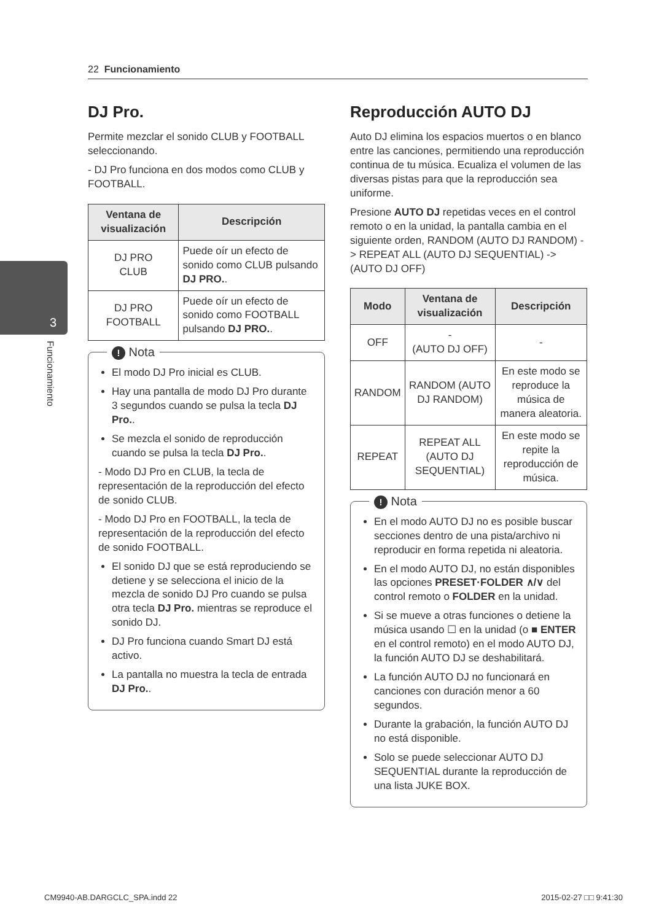22 Funcionamiento
3
Funcionamiento
DJ Pro.
Permite mezclar el sonido CLUB y FOOTBALL seleccionando.
- DJ Pro funciona en dos modos como CLUB y FOOTBALL.
| Ventana de visualización | Descripción |
| --- | --- |
| DJ PRO CLUB | Puede oír un efecto de sonido como CLUB pulsando DJ PRO. . |
| DJ PRO FOOTBALL | Puede oír un efecto de sonido como FOOTBALL pulsando DJ PRO. . |
! Nota
El modo DJ Pro inicial es CLUB.
Hay una pantalla de modo DJ Pro durante 3 segundos cuando se pulsa la tecla DJ Pro..
Se mezcla el sonido de reproducción cuando se pulsa la tecla DJ Pro..
- Modo DJ Pro en CLUB, la tecla de representación de la reproducción del efecto de sonido CLUB.
- Modo DJ Pro en FOOTBALL, la tecla de representación de la reproducción del efecto de sonido FOOTBALL.
El sonido DJ que se está reproduciendo se detiene y se selecciona el inicio de la mezcla de sonido DJ Pro cuando se pulsa otra tecla DJ Pro. mientras se reproduce el sonido DJ.
DJ Pro funciona cuando Smart DJ está activo.
La pantalla no muestra la tecla de entrada DJ Pro..
Reproducción AUTO DJ
Auto DJ elimina los espacios muertos o en blanco entre las canciones, permitiendo una reproducción continua de tu música. Ecualiza el volumen de las diversas pistas para que la reproducción sea uniforme.
Presione AUTO DJ repetidas veces en el control remoto o en la unidad, la pantalla cambia en el siguiente orden, RANDOM (AUTO DJ RANDOM) -> REPEAT ALL (AUTO DJ SEQUENTIAL) -> (AUTO DJ OFF)
| Modo | Ventana de visualización | Descripción |
| --- | --- | --- |
| OFF | - (AUTO DJ OFF) | - |
| RANDOM | RANDOM (AUTO DJ RANDOM) | En este modo se reproduce la música de manera aleatoria. |
| REPEAT | REPEAT ALL (AUTO DJ SEQUENTIAL) | En este modo se repite la reproducción de música. |
! Nota
En el modo AUTO DJ no es posible buscar secciones dentro de una pista/archivo ni reproducir en forma repetida ni aleatoria.
En el modo AUTO DJ, no están disponibles las opciones PRESET·FOLDER ∧/∨ del control remoto o FOLDER en la unidad.
Si se mueve a otras funciones o detiene la música usando ☐ en la unidad (o ■ ENTER en el control remoto) en el modo AUTO DJ, la función AUTO DJ se deshabilitará.
La función AUTO DJ no funcionará en canciones con duración menor a 60 segundos.
Durante la grabación, la función AUTO DJ no está disponible.
Solo se puede seleccionar AUTO DJ SEQUENTIAL durante la reproducción de una lista JUKE BOX.
CM9940-AB.DARGCLC_SPA.indd 22 2015-02-27 □□ 9:41:30